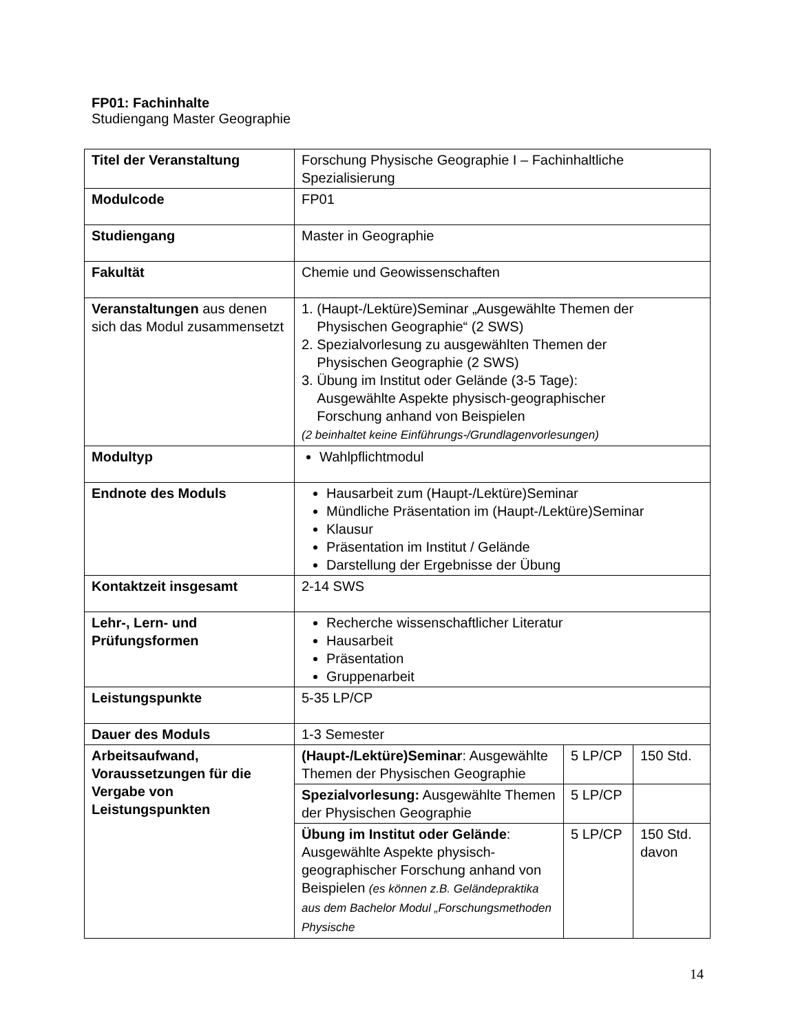FP01: Fachinhalte
Studiengang Master Geographie
| Titel der Veranstaltung | Forschung Physische Geographie I – Fachinhaltliche Spezialisierung | | |
| Modulcode | FP01 | | |
| Studiengang | Master in Geographie | | |
| Fakultät | Chemie und Geowissenschaften | | |
| Veranstaltungen aus denen sich das Modul zusammensetzt | 1. (Haupt-/Lektüre)Seminar „Ausgewählte Themen der Physischen Geographie“ (2 SWS) 2. Spezialvorlesung zu ausgewählten Themen der Physischen Geographie (2 SWS) 3. Übung im Institut oder Gelände (3-5 Tage): Ausgewählte Aspekte physisch-geographischer Forschung anhand von Beispielen (2 beinhaltet keine Einführungs-/Grundlagenvorlesungen) | | |
| Modultyp | Wahlpflichtmodul | | |
| Endnote des Moduls | Hausarbeit zum (Haupt-/Lektüre)Seminar Mündliche Präsentation im (Haupt-/Lektüre)Seminar Klausur Präsentation im Institut / Gelände Darstellung der Ergebnisse der Übung | | |
| Kontaktzeit insgesamt | 2-14 SWS | | |
| Lehr-, Lern- und Prüfungsformen | Recherche wissenschaftlicher Literatur Hausarbeit Präsentation Gruppenarbeit | | |
| Leistungspunkte | 5-35 LP/CP | | |
| Dauer des Moduls | 1-3 Semester | | |
| Arbeitsaufwand, Voraussetzungen für die Vergabe von Leistungspunkten | (Haupt-/Lektüre)Seminar : Ausgewählte Themen der Physischen Geographie | 5 LP/CP | 150 Std. |
| | Spezialvorlesung: Ausgewählte Themen der Physischen Geographie | 5 LP/CP | |
| | Übung im Institut oder Gelände : Ausgewählte Aspekte physisch-geographischer Forschung anhand von Beispielen (es können z.B. Geländepraktika aus dem Bachelor Modul „Forschungsmethoden Physische | 5 LP/CP | 150 Std. davon |
14